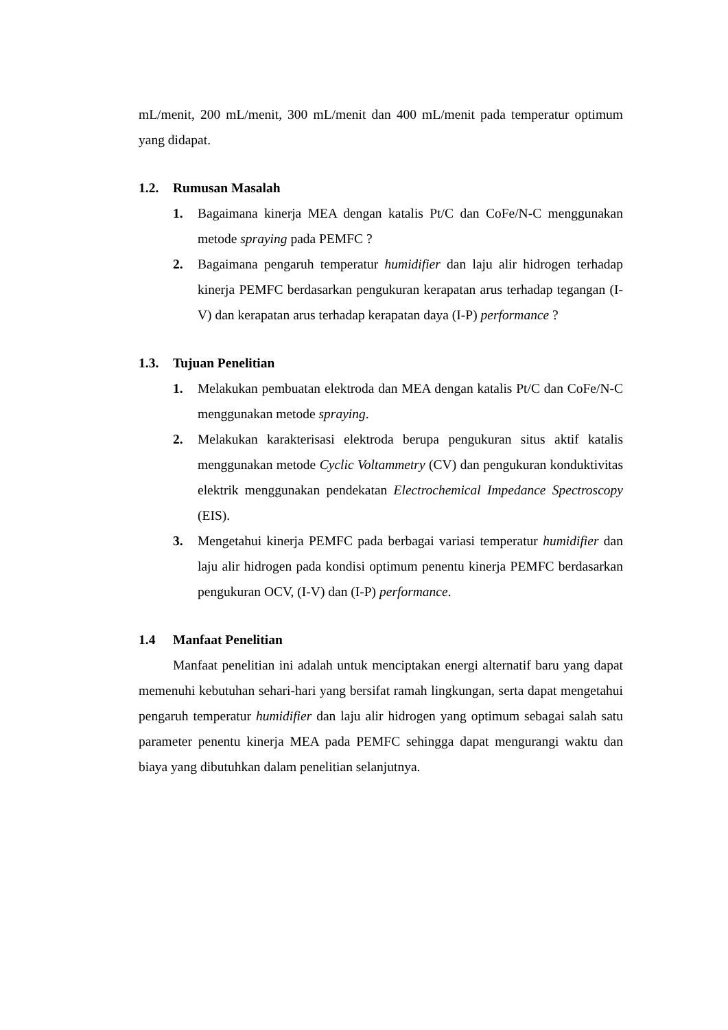mL/menit, 200 mL/menit, 300 mL/menit dan 400 mL/menit pada temperatur optimum yang didapat.
1.2. Rumusan Masalah
1. Bagaimana kinerja MEA dengan katalis Pt/C dan CoFe/N-C menggunakan metode spraying pada PEMFC ?
2. Bagaimana pengaruh temperatur humidifier dan laju alir hidrogen terhadap kinerja PEMFC berdasarkan pengukuran kerapatan arus terhadap tegangan (I-V) dan kerapatan arus terhadap kerapatan daya (I-P) performance ?
1.3. Tujuan Penelitian
1. Melakukan pembuatan elektroda dan MEA dengan katalis Pt/C dan CoFe/N-C menggunakan metode spraying.
2. Melakukan karakterisasi elektroda berupa pengukuran situs aktif katalis menggunakan metode Cyclic Voltammetry (CV) dan pengukuran konduktivitas elektrik menggunakan pendekatan Electrochemical Impedance Spectroscopy (EIS).
3. Mengetahui kinerja PEMFC pada berbagai variasi temperatur humidifier dan laju alir hidrogen pada kondisi optimum penentu kinerja PEMFC berdasarkan pengukuran OCV, (I-V) dan (I-P) performance.
1.4 Manfaat Penelitian
Manfaat penelitian ini adalah untuk menciptakan energi alternatif baru yang dapat memenuhi kebutuhan sehari-hari yang bersifat ramah lingkungan, serta dapat mengetahui pengaruh temperatur humidifier dan laju alir hidrogen yang optimum sebagai salah satu parameter penentu kinerja MEA pada PEMFC sehingga dapat mengurangi waktu dan biaya yang dibutuhkan dalam penelitian selanjutnya.